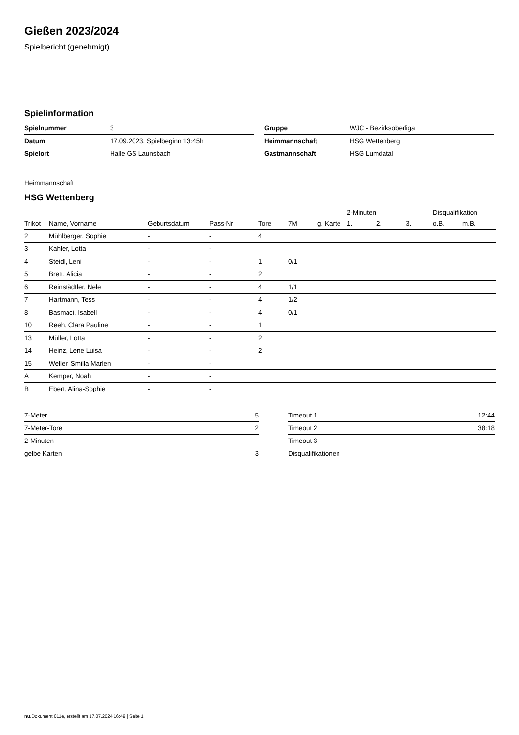Gießen 2023/2024
Spielbericht (genehmigt)
Spielinformation
| Spielnummer | 3 |
| Datum | 17.09.2023, Spielbeginn 13:45h |
| Spielort | Halle GS Launsbach |
| Gruppe | WJC - Bezirksoberliga |
| Heimmannschaft | HSG Wettenberg |
| Gastmannschaft | HSG Lumdatal |
Heimmannschaft
HSG Wettenberg
| | | | | | | | 2-Minuten | | | Disqualifikation | |
| --- | --- | --- | --- | --- | --- | --- | --- | --- | --- | --- | --- |
| Trikot | Name, Vorname | Geburtsdatum | Pass-Nr | Tore | 7M | g. Karte | 1. | 2. | 3. | o.B. | m.B. |
| 2 | Mühlberger, Sophie | - | - | 4 | | | | | | | |
| 3 | Kahler, Lotta | - | - | | | | | | | | |
| 4 | Steidl, Leni | - | - | 1 | 0/1 | | | | | | |
| 5 | Brett, Alicia | - | - | 2 | | | | | | | |
| 6 | Reinstädtler, Nele | - | - | 4 | 1/1 | | | | | | |
| 7 | Hartmann, Tess | - | - | 4 | 1/2 | | | | | | |
| 8 | Basmaci, Isabell | - | - | 4 | 0/1 | | | | | | |
| 10 | Reeh, Clara Pauline | - | - | 1 | | | | | | | |
| 13 | Müller, Lotta | - | - | 2 | | | | | | | |
| 14 | Heinz, Lene Luisa | - | - | 2 | | | | | | | |
| 15 | Weller, Smilla Marlen | - | - | | | | | | | | |
| A | Kemper, Noah | - | - | | | | | | | | |
| B | Ebert, Alina-Sophie | - | - | | | | | | | | |
| 7-Meter | 5 |
| 7-Meter-Tore | 2 |
| 2-Minuten | |
| gelbe Karten | 3 |
| Timeout 1 | 12:44 |
| Timeout 2 | 38:18 |
| Timeout 3 | |
| Disqualifikationen | |
nu.Dokument 011e, erstellt am 17.07.2024 16:49 | Seite 1